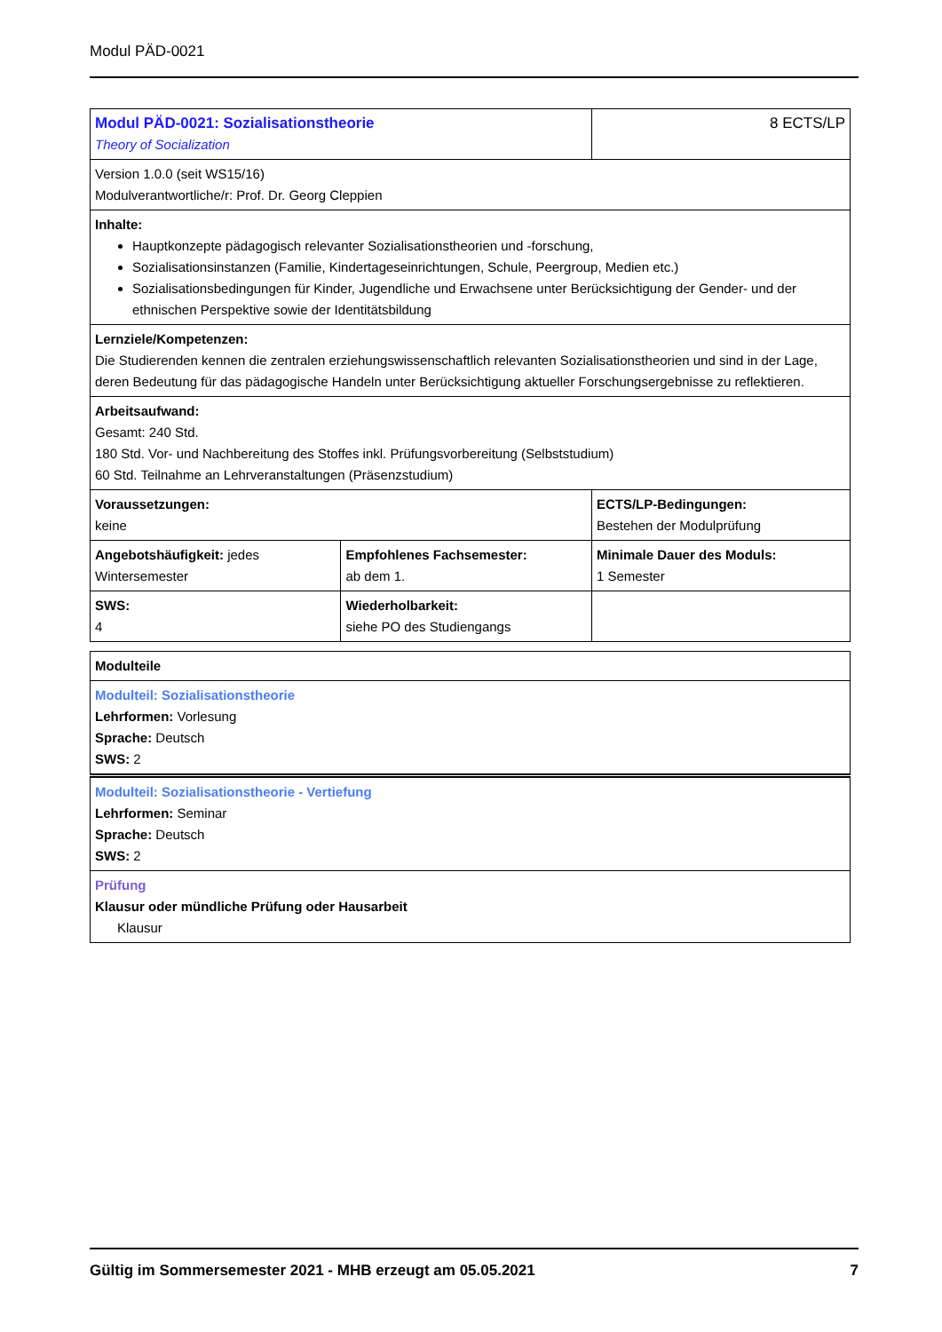Modul PÄD-0021
| Modul PÄD-0021: Sozialisationstheorie Theory of Socialization | | 8 ECTS/LP |
| Version 1.0.0 (seit WS15/16) Modulverantwortliche/r: Prof. Dr. Georg Cleppien | | |
| Inhalte: Hauptkonzepte pädagogisch relevanter Sozialisationstheorien und -forschung, Sozialisationsinstanzen (Familie, Kindertageseinrichtungen, Schule, Peergroup, Medien etc.) Sozialisationsbedingungen für Kinder, Jugendliche und Erwachsene unter Berücksichtigung der Gender- und der ethnischen Perspektive sowie der Identitätsbildung | | |
| Lernziele/Kompetenzen: Die Studierenden kennen die zentralen erziehungswissenschaftlich relevanten Sozialisationstheorien und sind in der Lage, deren Bedeutung für das pädagogische Handeln unter Berücksichtigung aktueller Forschungsergebnisse zu reflektieren. | | |
| Arbeitsaufwand: Gesamt: 240 Std. 180 Std. Vor- und Nachbereitung des Stoffes inkl. Prüfungsvorbereitung (Selbststudium) 60 Std. Teilnahme an Lehrveranstaltungen (Präsenzstudium) | | |
| Voraussetzungen: keine | | ECTS/LP-Bedingungen: Bestehen der Modulprüfung |
| Angebotshäufigkeit: jedes Wintersemester | Empfohlenes Fachsemester: ab dem 1. | Minimale Dauer des Moduls: 1 Semester |
| SWS: 4 | Wiederholbarkeit: siehe PO des Studiengangs | |
| Modulteile |
| Modulteil: Sozialisationstheorie Lehrformen: Vorlesung Sprache: Deutsch SWS: 2 |
| Modulteil: Sozialisationstheorie - Vertiefung Lehrformen: Seminar Sprache: Deutsch SWS: 2 |
| Prüfung Klausur oder mündliche Prüfung oder Hausarbeit Klausur |
Gültig im Sommersemester 2021 - MHB erzeugt am 05.05.2021 7